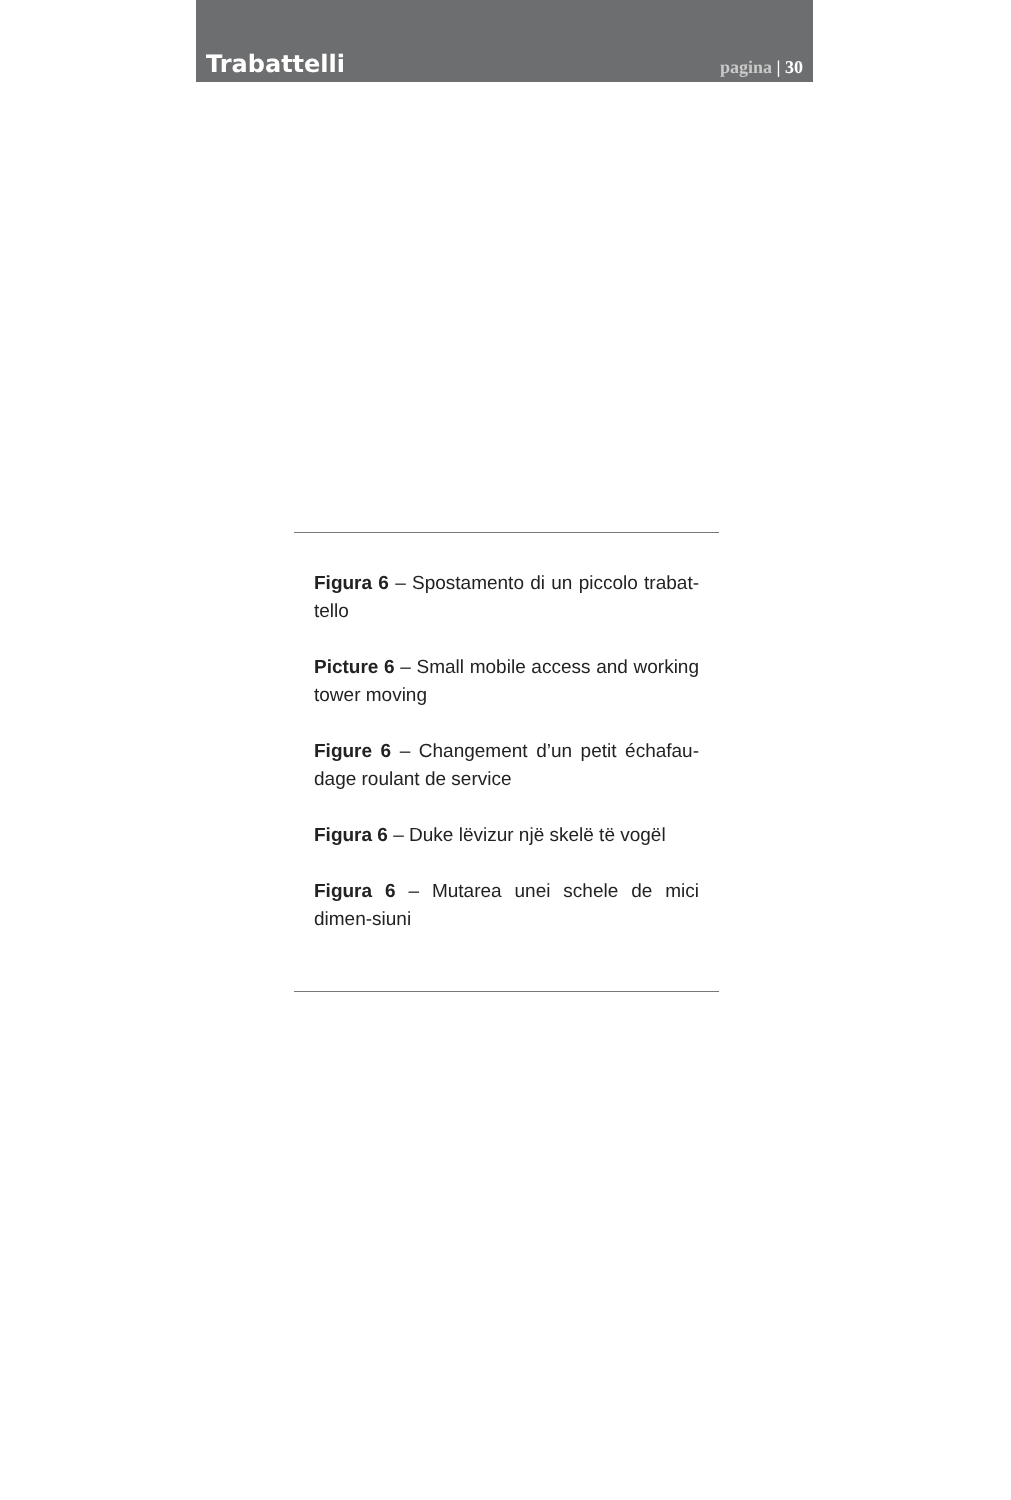Trabattelli
pagina | 30
Figura 6 – Spostamento di un piccolo trabat-tello
Picture 6 – Small mobile access and working tower moving
Figure 6 – Changement d’un petit échafau-dage roulant de service
Figura 6 – Duke lëvizur një skelë të vogël
Figura 6 – Mutarea unei schele de mici dimen-siuni